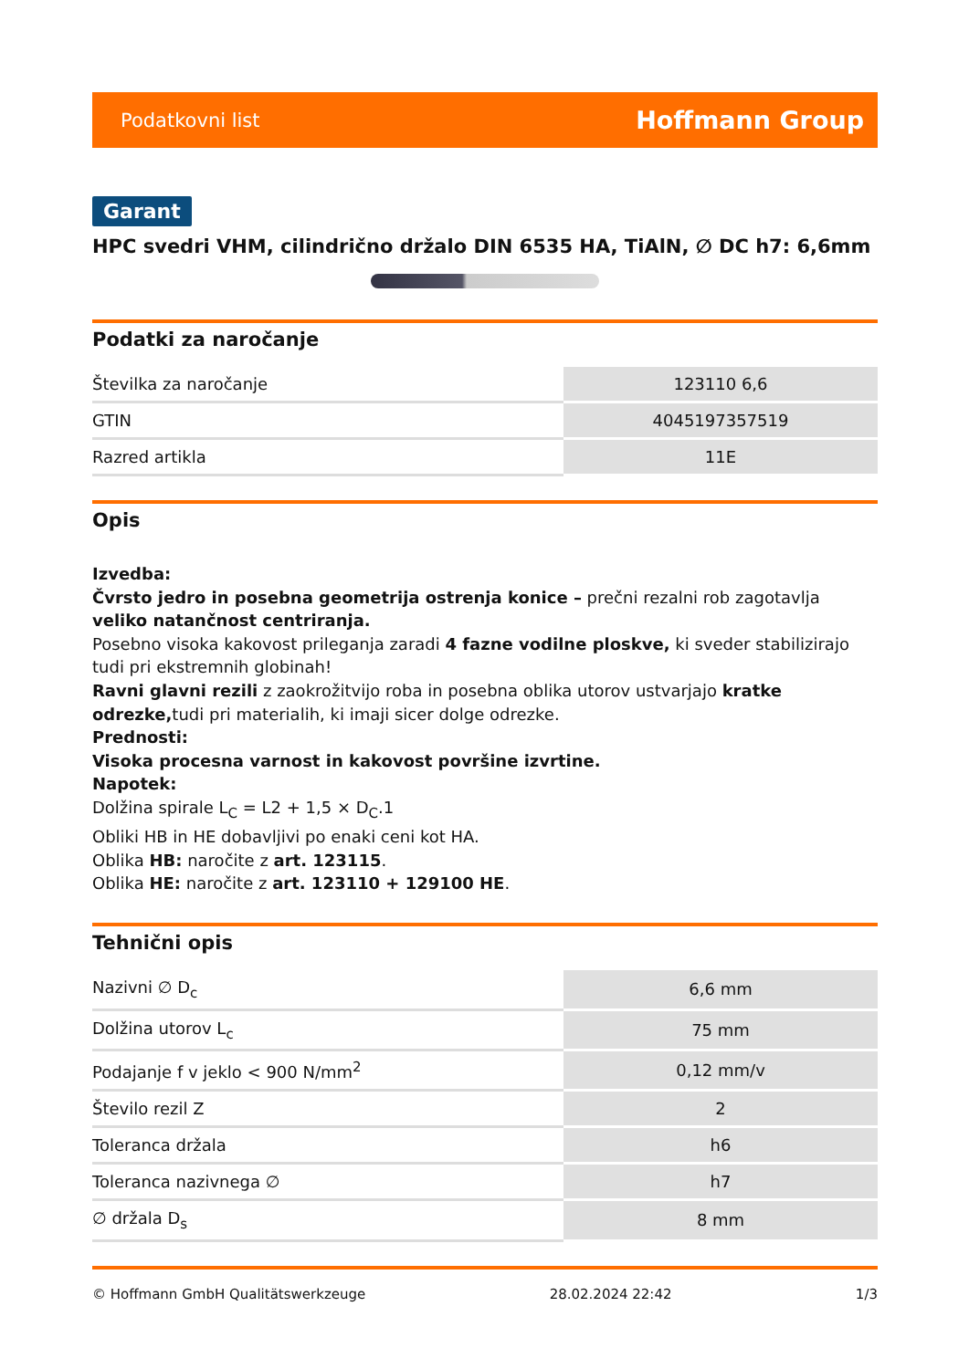Podatkovni list Hoffmann Group
Garant
HPC svedri VHM, cilindrično držalo DIN 6535 HA, TiAlN, ∅ DC h7: 6,6mm
Podatki za naročanje
| Številka za naročanje | 123110 6,6 |
| GTIN | 4045197357519 |
| Razred artikla | 11E |
Opis
Izvedba:
Čvrsto jedro in posebna geometrija ostrenja konice – prečni rezalni rob zagotavlja veliko natančnost centriranja.
Posebno visoka kakovost prileganja zaradi 4 fazne vodilne ploskve, ki sveder stabilizirajo tudi pri ekstremnih globinah!
Ravni glavni rezili z zaokrožitvijo roba in posebna oblika utorov ustvarjajo kratke odrezke, tudi pri materialih, ki imaji sicer dolge odrezke.
Prednosti:
Visoka procesna varnost in kakovost površine izvrtine.
Napotek:
Dolžina spirale L<sub>C</sub> = L2 + 1,5 × D<sub>C</sub>.1
Obliki HB in HE dobavljivi po enaki ceni kot HA.
Oblika HB: naročite z art. 123115.
Oblika HE: naročite z art. 123110 + 129100 HE.
Tehnični opis
| Nazivni ∅ D<sub>c</sub> | 6,6 mm |
| Dolžina utorov L<sub>c</sub> | 75 mm |
| Podajanje f v jeklo < 900 N/mm<sup>2</sup> | 0,12 mm/v |
| Število rezil Z | 2 |
| Toleranca držala | h6 |
| Toleranca nazivnega ∅ | h7 |
| ∅ držala D<sub>s</sub> | 8 mm |
© Hoffmann GmbH Qualitätswerkzeuge 28.02.2024 22:42 1/3